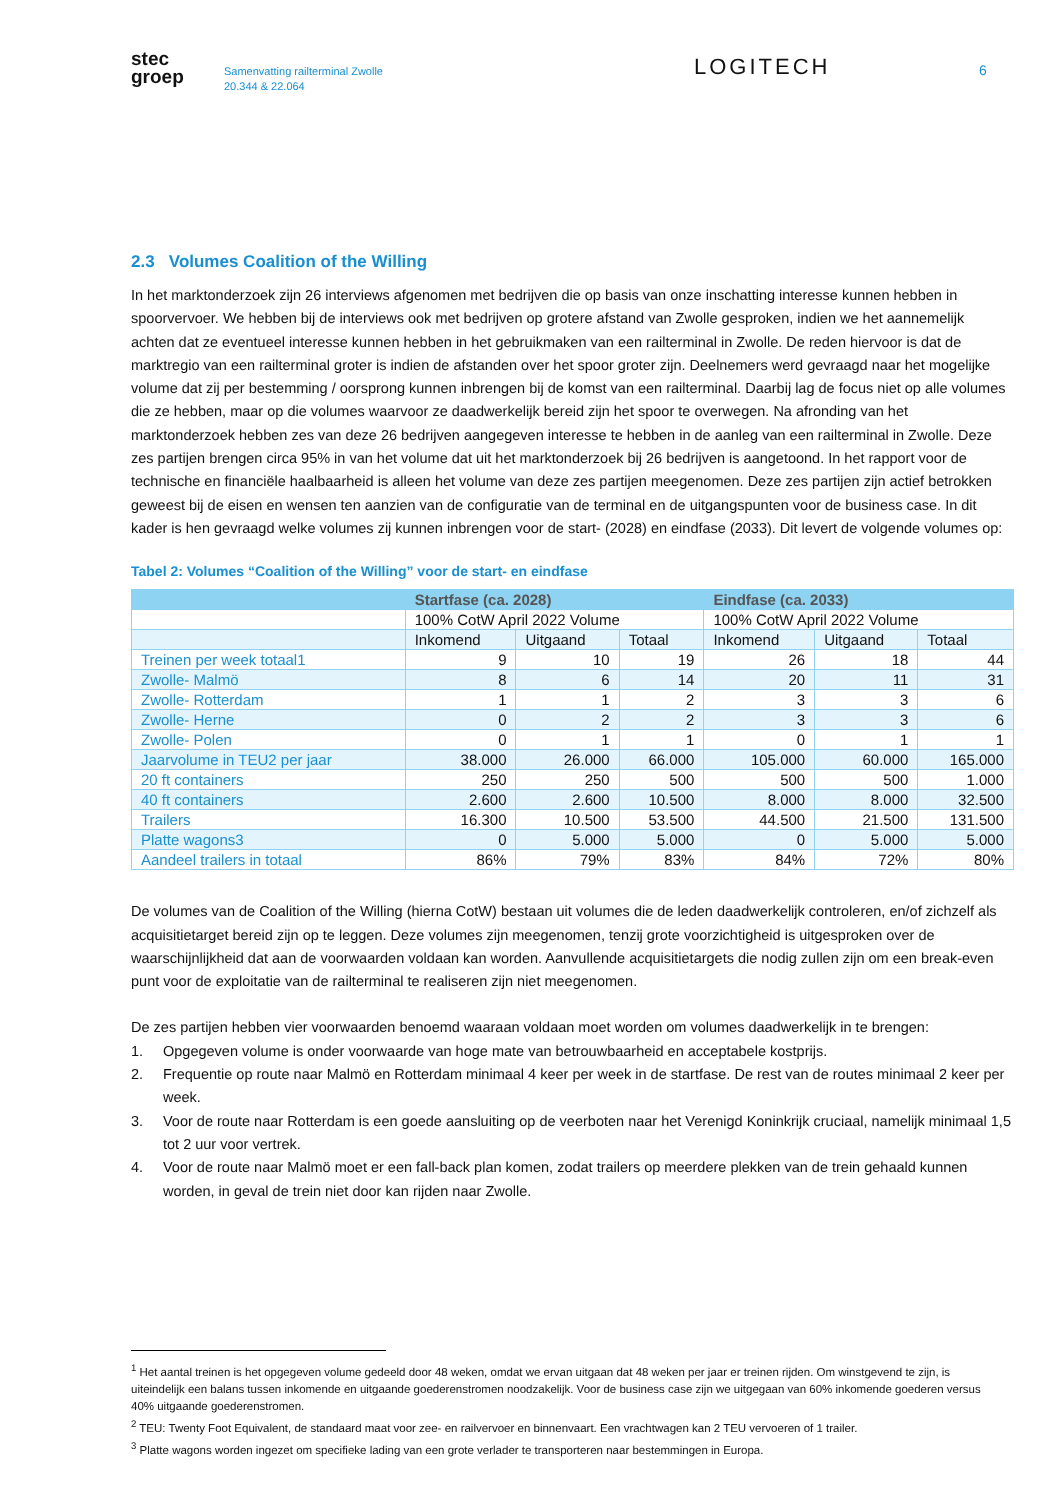stec
groep
Samenvatting railterminal Zwolle
20.344 & 22.064
LOGITECH
6
2.3 Volumes Coalition of the Willing
In het marktonderzoek zijn 26 interviews afgenomen met bedrijven die op basis van onze inschatting interesse kunnen hebben in spoorvervoer. We hebben bij de interviews ook met bedrijven op grotere afstand van Zwolle gesproken, indien we het aannemelijk achten dat ze eventueel interesse kunnen hebben in het gebruikmaken van een railterminal in Zwolle. De reden hiervoor is dat de marktregio van een railterminal groter is indien de afstanden over het spoor groter zijn. Deelnemers werd gevraagd naar het mogelijke volume dat zij per bestemming / oorsprong kunnen inbrengen bij de komst van een railterminal. Daarbij lag de focus niet op alle volumes die ze hebben, maar op die volumes waarvoor ze daadwerkelijk bereid zijn het spoor te overwegen. Na afronding van het marktonderzoek hebben zes van deze 26 bedrijven aangegeven interesse te hebben in de aanleg van een railterminal in Zwolle. Deze zes partijen brengen circa 95% in van het volume dat uit het marktonderzoek bij 26 bedrijven is aangetoond. In het rapport voor de technische en financiële haalbaarheid is alleen het volume van deze zes partijen meegenomen. Deze zes partijen zijn actief betrokken geweest bij de eisen en wensen ten aanzien van de configuratie van de terminal en de uitgangspunten voor de business case. In dit kader is hen gevraagd welke volumes zij kunnen inbrengen voor de start- (2028) en eindfase (2033). Dit levert de volgende volumes op:
Tabel 2: Volumes “Coalition of the Willing” voor de start- en eindfase
| | Startfase (ca. 2028) | | | Eindfase (ca. 2033) | | |
| --- | --- | --- | --- | --- | --- | --- |
| | 100% CotW April 2022 Volume | | | 100% CotW April 2022 Volume | | |
| | Inkomend | Uitgaand | Totaal | Inkomend | Uitgaand | Totaal |
| Treinen per week totaal1 | 9 | 10 | 19 | 26 | 18 | 44 |
| Zwolle- Malmö | 8 | 6 | 14 | 20 | 11 | 31 |
| Zwolle- Rotterdam | 1 | 1 | 2 | 3 | 3 | 6 |
| Zwolle- Herne | 0 | 2 | 2 | 3 | 3 | 6 |
| Zwolle- Polen | 0 | 1 | 1 | 0 | 1 | 1 |
| Jaarvolume in TEU2 per jaar | 38.000 | 26.000 | 66.000 | 105.000 | 60.000 | 165.000 |
| 20 ft containers | 250 | 250 | 500 | 500 | 500 | 1.000 |
| 40 ft containers | 2.600 | 2.600 | 10.500 | 8.000 | 8.000 | 32.500 |
| Trailers | 16.300 | 10.500 | 53.500 | 44.500 | 21.500 | 131.500 |
| Platte wagons3 | 0 | 5.000 | 5.000 | 0 | 5.000 | 5.000 |
| Aandeel trailers in totaal | 86% | 79% | 83% | 84% | 72% | 80% |
De volumes van de Coalition of the Willing (hierna CotW) bestaan uit volumes die de leden daadwerkelijk controleren, en/of zichzelf als acquisitietarget bereid zijn op te leggen. Deze volumes zijn meegenomen, tenzij grote voorzichtigheid is uitgesproken over de waarschijnlijkheid dat aan de voorwaarden voldaan kan worden. Aanvullende acquisitietargets die nodig zullen zijn om een break-even punt voor de exploitatie van de railterminal te realiseren zijn niet meegenomen.
De zes partijen hebben vier voorwaarden benoemd waaraan voldaan moet worden om volumes daadwerkelijk in te brengen:
1. Opgegeven volume is onder voorwaarde van hoge mate van betrouwbaarheid en acceptabele kostprijs.
2. Frequentie op route naar Malmö en Rotterdam minimaal 4 keer per week in de startfase. De rest van de routes minimaal 2 keer per week.
3. Voor de route naar Rotterdam is een goede aansluiting op de veerboten naar het Verenigd Koninkrijk cruciaal, namelijk minimaal 1,5 tot 2 uur voor vertrek.
4. Voor de route naar Malmö moet er een fall-back plan komen, zodat trailers op meerdere plekken van de trein gehaald kunnen worden, in geval de trein niet door kan rijden naar Zwolle.
<sup>1</sup> Het aantal treinen is het opgegeven volume gedeeld door 48 weken, omdat we ervan uitgaan dat 48 weken per jaar er treinen rijden. Om winstgevend te zijn, is uiteindelijk een balans tussen inkomende en uitgaande goederenstromen noodzakelijk. Voor de business case zijn we uitgegaan van 60% inkomende goederen versus 40% uitgaande goederenstromen.
<sup>2</sup> TEU: Twenty Foot Equivalent, de standaard maat voor zee- en railvervoer en binnenvaart. Een vrachtwagen kan 2 TEU vervoeren of 1 trailer.
<sup>3</sup> Platte wagons worden ingezet om specifieke lading van een grote verlader te transporteren naar bestemmingen in Europa.